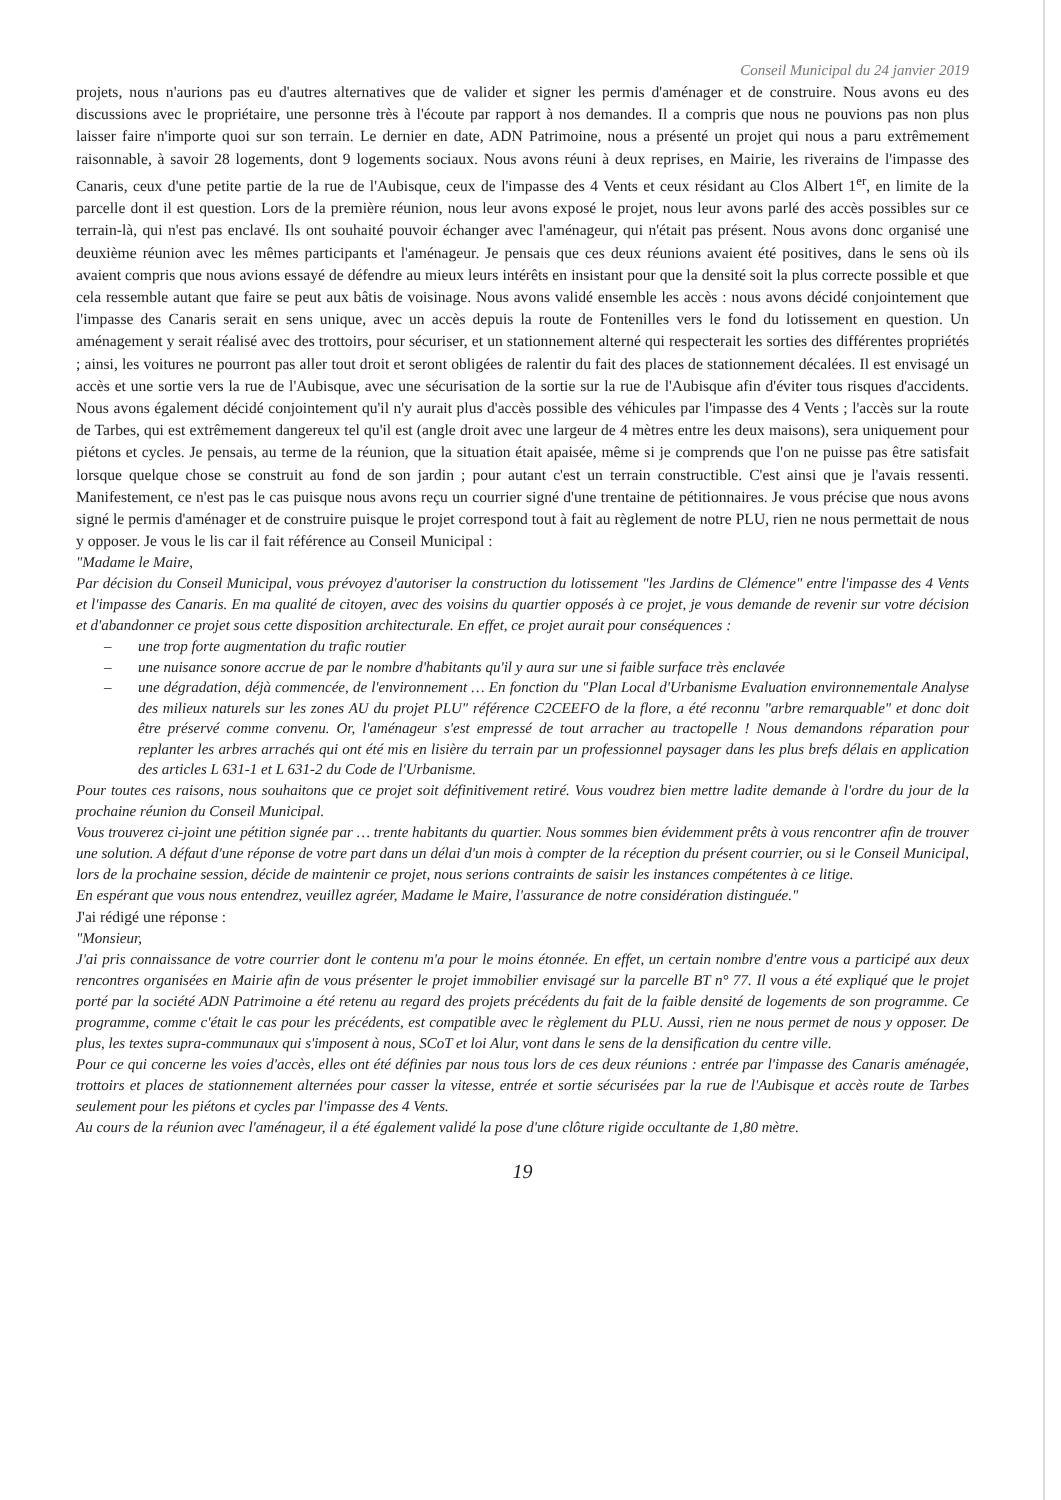Conseil Municipal du 24 janvier 2019
projets, nous n'aurions pas eu d'autres alternatives que de valider et signer les permis d'aménager et de construire. Nous avons eu des discussions avec le propriétaire, une personne très à l'écoute par rapport à nos demandes. Il a compris que nous ne pouvions pas non plus laisser faire n'importe quoi sur son terrain. Le dernier en date, ADN Patrimoine, nous a présenté un projet qui nous a paru extrêmement raisonnable, à savoir 28 logements, dont 9 logements sociaux. Nous avons réuni à deux reprises, en Mairie, les riverains de l'impasse des Canaris, ceux d'une petite partie de la rue de l'Aubisque, ceux de l'impasse des 4 Vents et ceux résidant au Clos Albert 1<sup>er</sup>, en limite de la parcelle dont il est question. Lors de la première réunion, nous leur avons exposé le projet, nous leur avons parlé des accès possibles sur ce terrain-là, qui n'est pas enclavé. Ils ont souhaité pouvoir échanger avec l'aménageur, qui n'était pas présent. Nous avons donc organisé une deuxième réunion avec les mêmes participants et l'aménageur. Je pensais que ces deux réunions avaient été positives, dans le sens où ils avaient compris que nous avions essayé de défendre au mieux leurs intérêts en insistant pour que la densité soit la plus correcte possible et que cela ressemble autant que faire se peut aux bâtis de voisinage. Nous avons validé ensemble les accès : nous avons décidé conjointement que l'impasse des Canaris serait en sens unique, avec un accès depuis la route de Fontenilles vers le fond du lotissement en question. Un aménagement y serait réalisé avec des trottoirs, pour sécuriser, et un stationnement alterné qui respecterait les sorties des différentes propriétés ; ainsi, les voitures ne pourront pas aller tout droit et seront obligées de ralentir du fait des places de stationnement décalées. Il est envisagé un accès et une sortie vers la rue de l'Aubisque, avec une sécurisation de la sortie sur la rue de l'Aubisque afin d'éviter tous risques d'accidents. Nous avons également décidé conjointement qu'il n'y aurait plus d'accès possible des véhicules par l'impasse des 4 Vents ; l'accès sur la route de Tarbes, qui est extrêmement dangereux tel qu'il est (angle droit avec une largeur de 4 mètres entre les deux maisons), sera uniquement pour piétons et cycles. Je pensais, au terme de la réunion, que la situation était apaisée, même si je comprends que l'on ne puisse pas être satisfait lorsque quelque chose se construit au fond de son jardin ; pour autant c'est un terrain constructible. C'est ainsi que je l'avais ressenti. Manifestement, ce n'est pas le cas puisque nous avons reçu un courrier signé d'une trentaine de pétitionnaires. Je vous précise que nous avons signé le permis d'aménager et de construire puisque le projet correspond tout à fait au règlement de notre PLU, rien ne nous permettait de nous y opposer. Je vous le lis car il fait référence au Conseil Municipal :
"Madame le Maire,
Par décision du Conseil Municipal, vous prévoyez d'autoriser la construction du lotissement "les Jardins de Clémence" entre l'impasse des 4 Vents et l'impasse des Canaris. En ma qualité de citoyen, avec des voisins du quartier opposés à ce projet, je vous demande de revenir sur votre décision et d'abandonner ce projet sous cette disposition architecturale. En effet, ce projet aurait pour conséquences :
– une trop forte augmentation du trafic routier
– une nuisance sonore accrue de par le nombre d'habitants qu'il y aura sur une si faible surface très enclavée
– une dégradation, déjà commencée, de l'environnement … En fonction du "Plan Local d'Urbanisme Evaluation environnementale Analyse des milieux naturels sur les zones AU du projet PLU" référence C2CEEFO de la flore, a été reconnu "arbre remarquable" et donc doit être préservé comme convenu. Or, l'aménageur s'est empressé de tout arracher au tractopelle ! Nous demandons réparation pour replanter les arbres arrachés qui ont été mis en lisière du terrain par un professionnel paysager dans les plus brefs délais en application des articles L 631-1 et L 631-2 du Code de l'Urbanisme.
Pour toutes ces raisons, nous souhaitons que ce projet soit définitivement retiré. Vous voudrez bien mettre ladite demande à l'ordre du jour de la prochaine réunion du Conseil Municipal.
Vous trouverez ci-joint une pétition signée par … trente habitants du quartier. Nous sommes bien évidemment prêts à vous rencontrer afin de trouver une solution. A défaut d'une réponse de votre part dans un délai d'un mois à compter de la réception du présent courrier, ou si le Conseil Municipal, lors de la prochaine session, décide de maintenir ce projet, nous serions contraints de saisir les instances compétentes à ce litige.
En espérant que vous nous entendrez, veuillez agréer, Madame le Maire, l'assurance de notre considération distinguée."
J'ai rédigé une réponse :
"Monsieur,
J'ai pris connaissance de votre courrier dont le contenu m'a pour le moins étonnée. En effet, un certain nombre d'entre vous a participé aux deux rencontres organisées en Mairie afin de vous présenter le projet immobilier envisagé sur la parcelle BT n° 77. Il vous a été expliqué que le projet porté par la société ADN Patrimoine a été retenu au regard des projets précédents du fait de la faible densité de logements de son programme. Ce programme, comme c'était le cas pour les précédents, est compatible avec le règlement du PLU. Aussi, rien ne nous permet de nous y opposer. De plus, les textes supra-communaux qui s'imposent à nous, SCoT et loi Alur, vont dans le sens de la densification du centre ville.
Pour ce qui concerne les voies d'accès, elles ont été définies par nous tous lors de ces deux réunions : entrée par l'impasse des Canaris aménagée, trottoirs et places de stationnement alternées pour casser la vitesse, entrée et sortie sécurisées par la rue de l'Aubisque et accès route de Tarbes seulement pour les piétons et cycles par l'impasse des 4 Vents.
Au cours de la réunion avec l'aménageur, il a été également validé la pose d'une clôture rigide occultante de 1,80 mètre.
19